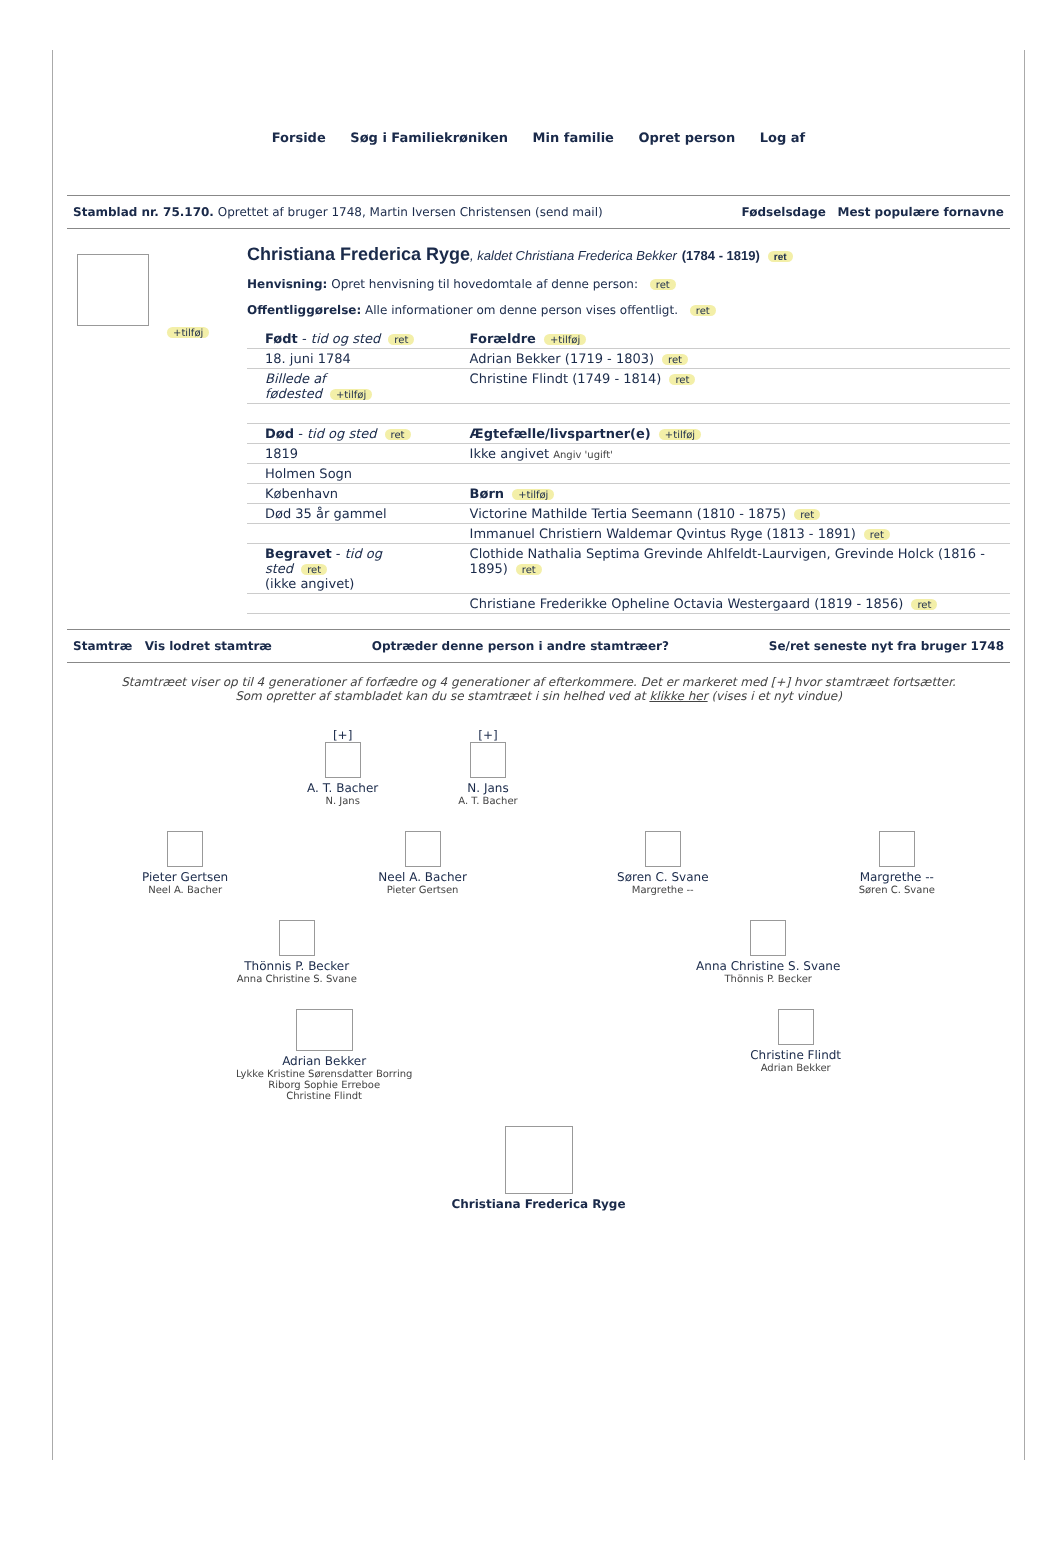Forside Søg i Familiekrøniken Min familie Opret person Log af
Stamblad nr. 75.170. Oprettet af bruger 1748, Martin Iversen Christensen (send mail)
Fødselsdage Mest populære fornavne
+tilføj
Christiana Frederica Ryge, kaldet Christiana Frederica Bekker (1784 - 1819) ret
Henvisning: Opret henvisning til hovedomtale af denne person: ret
Offentliggørelse: Alle informationer om denne person vises offentligt. ret
| Født - tid og sted ret | Forældre +tilføj |
| 18. juni 1784 | Adrian Bekker (1719 - 1803) ret |
| Billede af fødested +tilføj | Christine Flindt (1749 - 1814) ret |
| Død - tid og sted ret | Ægtefælle/livspartner(e) +tilføj |
| 1819 | Ikke angivet Angiv 'ugift' |
| Holmen Sogn | |
| København | Børn +tilføj |
| Død 35 år gammel | Victorine Mathilde Tertia Seemann (1810 - 1875) ret |
| | Immanuel Christiern Waldemar Qvintus Ryge (1813 - 1891) ret |
| Begravet - tid og sted ret (ikke angivet) | Clothide Nathalia Septima Grevinde Ahlfeldt-Laurvigen, Grevinde Holck (1816 - 1895) ret |
| | Christiane Frederikke Opheline Octavia Westergaard (1819 - 1856) ret |
Stamtræ Vis lodret stamtræ Optræder denne person i andre stamtræer?
Se/ret seneste nyt fra bruger 1748
Stamtræet viser op til 4 generationer af forfædre og 4 generationer af efterkommere. Det er markeret med [+] hvor stamtræet fortsætter.
Som opretter af stambladet kan du se stamtræet i sin helhed ved at klikke her (vises i et nyt vindue)
[+]
A. T. Bacher
N. Jans
[+]
N. Jans
A. T. Bacher
Pieter Gertsen
Neel A. Bacher
Neel A. Bacher
Pieter Gertsen
Søren C. Svane
Margrethe --
Margrethe --
Søren C. Svane
Thönnis P. Becker
Anna Christine S. Svane
Anna Christine S. Svane
Thönnis P. Becker
Adrian Bekker
Lykke Kristine Sørensdatter Borring
Riborg Sophie Erreboe
Christine Flindt
Christine Flindt
Adrian Bekker
Christiana Frederica Ryge